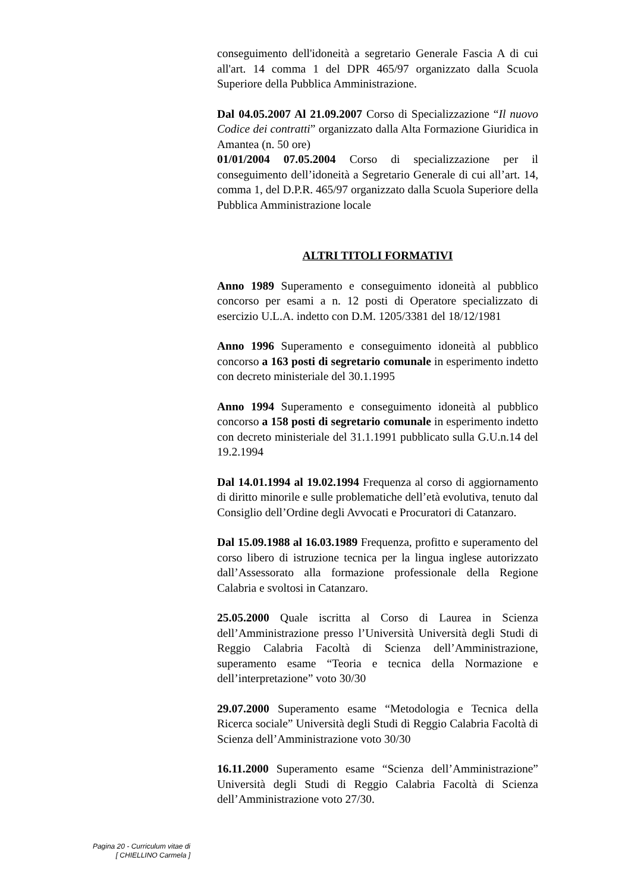conseguimento dell'idoneità a segretario Generale Fascia A di cui all'art. 14 comma 1 del DPR 465/97 organizzato dalla Scuola Superiore della Pubblica Amministrazione.
Dal 04.05.2007 Al 21.09.2007 Corso di Specializzazione “Il nuovo Codice dei contratti” organizzato dalla Alta Formazione Giuridica in Amantea (n. 50 ore)
01/01/2004 07.05.2004 Corso di specializzazione per il conseguimento dell’idoneità a Segretario Generale di cui all’art. 14, comma 1, del D.P.R. 465/97 organizzato dalla Scuola Superiore della Pubblica Amministrazione locale
ALTRI TITOLI FORMATIVI
Anno 1989 Superamento e conseguimento idoneità al pubblico concorso per esami a n. 12 posti di Operatore specializzato di esercizio U.L.A. indetto con D.M. 1205/3381 del 18/12/1981
Anno 1996 Superamento e conseguimento idoneità al pubblico concorso a 163 posti di segretario comunale in esperimento indetto con decreto ministeriale del 30.1.1995
Anno 1994 Superamento e conseguimento idoneità al pubblico concorso a 158 posti di segretario comunale in esperimento indetto con decreto ministeriale del 31.1.1991 pubblicato sulla G.U.n.14 del 19.2.1994
Dal 14.01.1994 al 19.02.1994 Frequenza al corso di aggiornamento di diritto minorile e sulle problematiche dell’età evolutiva, tenuto dal Consiglio dell’Ordine degli Avvocati e Procuratori di Catanzaro.
Dal 15.09.1988 al 16.03.1989 Frequenza, profitto e superamento del corso libero di istruzione tecnica per la lingua inglese autorizzato dall’Assessorato alla formazione professionale della Regione Calabria e svoltosi in Catanzaro.
25.05.2000 Quale iscritta al Corso di Laurea in Scienza dell’Amministrazione presso l’Università Università degli Studi di Reggio Calabria Facoltà di Scienza dell’Amministrazione, superamento esame “Teoria e tecnica della Normazione e dell’interpretazione” voto 30/30
29.07.2000 Superamento esame “Metodologia e Tecnica della Ricerca sociale” Università degli Studi di Reggio Calabria Facoltà di Scienza dell’Amministrazione voto 30/30
16.11.2000 Superamento esame “Scienza dell’Amministrazione” Università degli Studi di Reggio Calabria Facoltà di Scienza dell’Amministrazione voto 27/30.
Pagina 20 - Curriculum vitae di
[ CHIELLINO Carmela ]